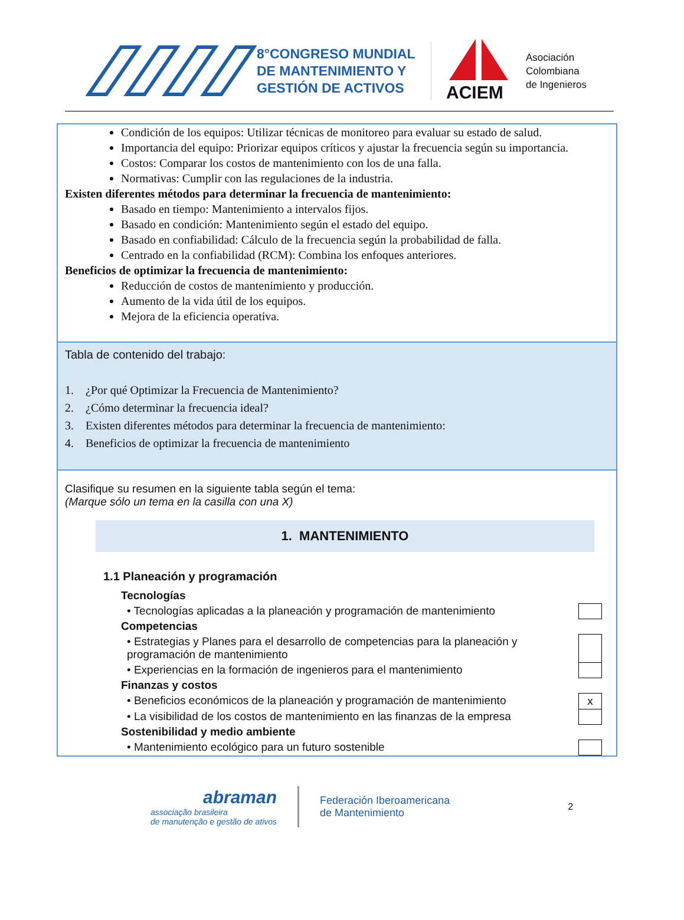8°CONGRESO MUNDIAL DE MANTENIMIENTO Y GESTIÓN DE ACTIVOS
ACIEM
Asociación
Colombiana
de Ingenieros
Condición de los equipos: Utilizar técnicas de monitoreo para evaluar su estado de salud.
Importancia del equipo: Priorizar equipos críticos y ajustar la frecuencia según su importancia.
Costos: Comparar los costos de mantenimiento con los de una falla.
Normativas: Cumplir con las regulaciones de la industria.
Existen diferentes métodos para determinar la frecuencia de mantenimiento:
Basado en tiempo: Mantenimiento a intervalos fijos.
Basado en condición: Mantenimiento según el estado del equipo.
Basado en confiabilidad: Cálculo de la frecuencia según la probabilidad de falla.
Centrado en la confiabilidad (RCM): Combina los enfoques anteriores.
Beneficios de optimizar la frecuencia de mantenimiento:
Reducción de costos de mantenimiento y producción.
Aumento de la vida útil de los equipos.
Mejora de la eficiencia operativa.
Tabla de contenido del trabajo:
1. ¿Por qué Optimizar la Frecuencia de Mantenimiento?
2. ¿Cómo determinar la frecuencia ideal?
3. Existen diferentes métodos para determinar la frecuencia de mantenimiento:
4. Beneficios de optimizar la frecuencia de mantenimiento
Clasifique su resumen en la siguiente tabla según el tema:
(Marque sólo un tema en la casilla con una X)
1. MANTENIMIENTO
1.1 Planeación y programación
| Tecnologías | |
| • Tecnologías aplicadas a la planeación y programación de mantenimiento | |
| Competencias | |
| • Estrategias y Planes para el desarrollo de competencias para la planeación y programación de mantenimiento | |
| • Experiencias en la formación de ingenieros para el mantenimiento | |
| Finanzas y costos | |
| • Beneficios económicos de la planeación y programación de mantenimiento | x |
| • La visibilidad de los costos de mantenimiento en las finanzas de la empresa | |
| Sostenibilidad y medio ambiente | |
| • Mantenimiento ecológico para un futuro sostenible | |
abraman
associação brasileira
de manutenção e gestão de ativos
Federación Iberoamericana
de Mantenimiento
2